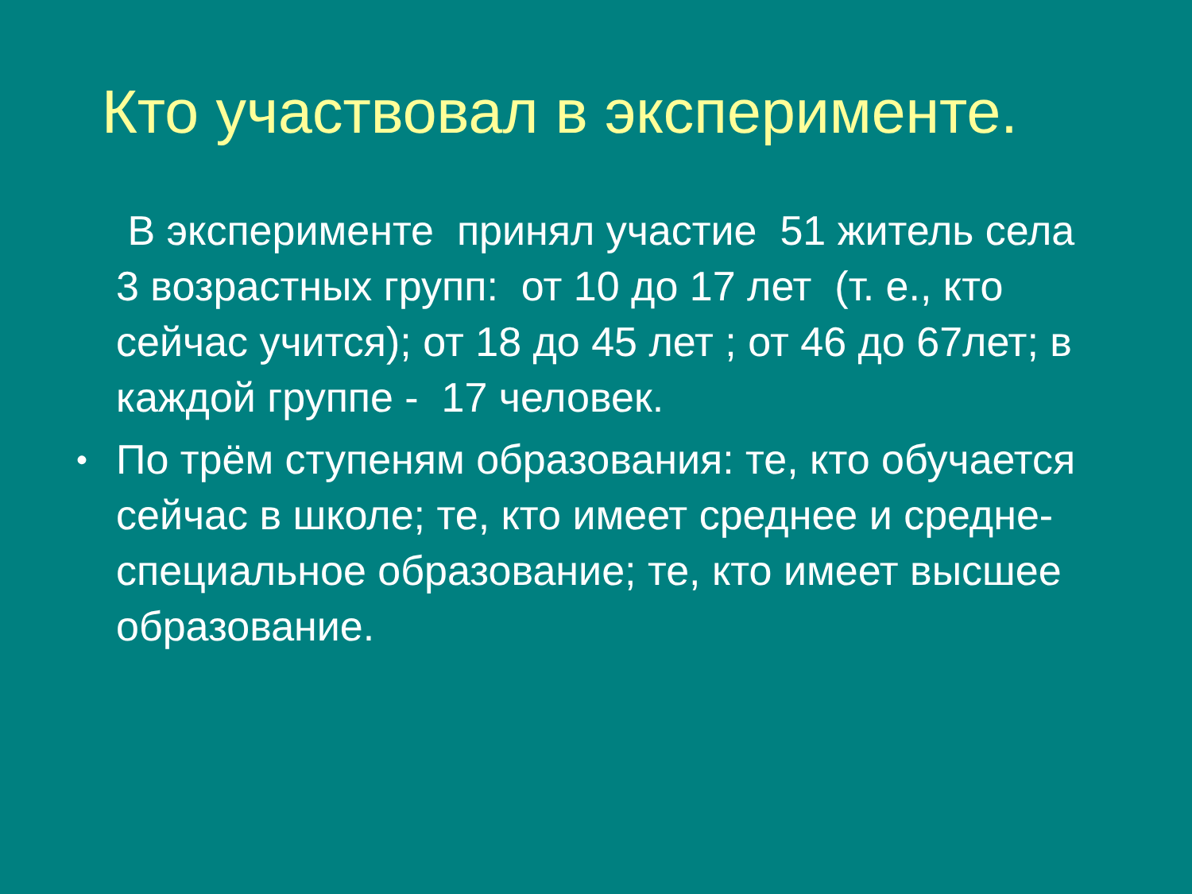Кто участвовал в эксперименте.
В эксперименте принял участие 51 житель села 3 возрастных групп: от 10 до 17 лет (т. е., кто сейчас учится); от 18 до 45 лет ; от 46 до 67лет; в каждой группе - 17 человек.
• По трём ступеням образования: те, кто обучается сейчас в школе; те, кто имеет среднее и средне-специальное образование; те, кто имеет высшее образование.